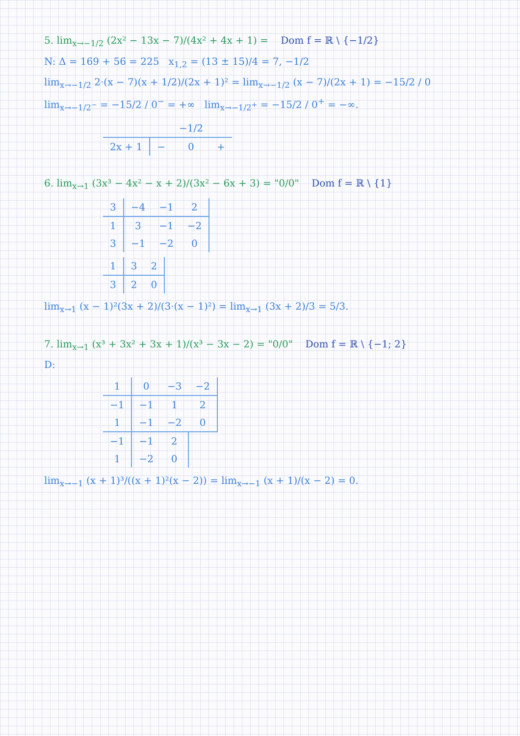5. lim<sub>x→−1/2</sub> (2x² − 13x − 7)/(4x² + 4x + 1) = Dom f = ℝ \ {−1/2}
N: Δ = 169 + 56 = 225 x<sub>1,2</sub> = (13 ± 15)/4 = 7, −1/2
lim<sub>x→−1/2</sub> 2·(x − 7)(x + 1/2)/(2x + 1)² = lim<sub>x→−1/2</sub> (x − 7)/(2x + 1) = −15/2 / 0
lim<sub>x→−1/2<sup>−</sup></sub> = −15/2 / 0<sup>−</sup> = +∞ lim<sub>x→−1/2<sup>+</sup></sub> = −15/2 / 0<sup>+</sup> = −∞.
| | | −1/2 | |
| 2x + 1 | − | 0 | + |
6. lim<sub>x→1</sub> (3x³ − 4x² − x + 2)/(3x² − 6x + 3) = "0/0" Dom f = ℝ \ {1}
| 3 | −4 | −1 | 2 |
| 1 | 3 | −1 | −2 |
| 3 | −1 | −2 | 0 |
| 1 | 3 | 2 |
| 3 | 2 | 0 |
lim<sub>x→1</sub> (x − 1)²(3x + 2)/(3·(x − 1)²) = lim<sub>x→1</sub> (3x + 2)/3 = 5/3.
7. lim<sub>x→1</sub> (x³ + 3x² + 3x + 1)/(x³ − 3x − 2) = "0/0" Dom f = ℝ \ {−1; 2}
D:
| 1 | 0 | −3 | −2 |
| −1 | −1 | 1 | 2 |
| 1 | −1 | −2 | 0 |
| −1 | −1 | 2 | |
| 1 | −2 | 0 | |
lim<sub>x→−1</sub> (x + 1)³/((x + 1)²(x − 2)) = lim<sub>x→−1</sub> (x + 1)/(x − 2) = 0.